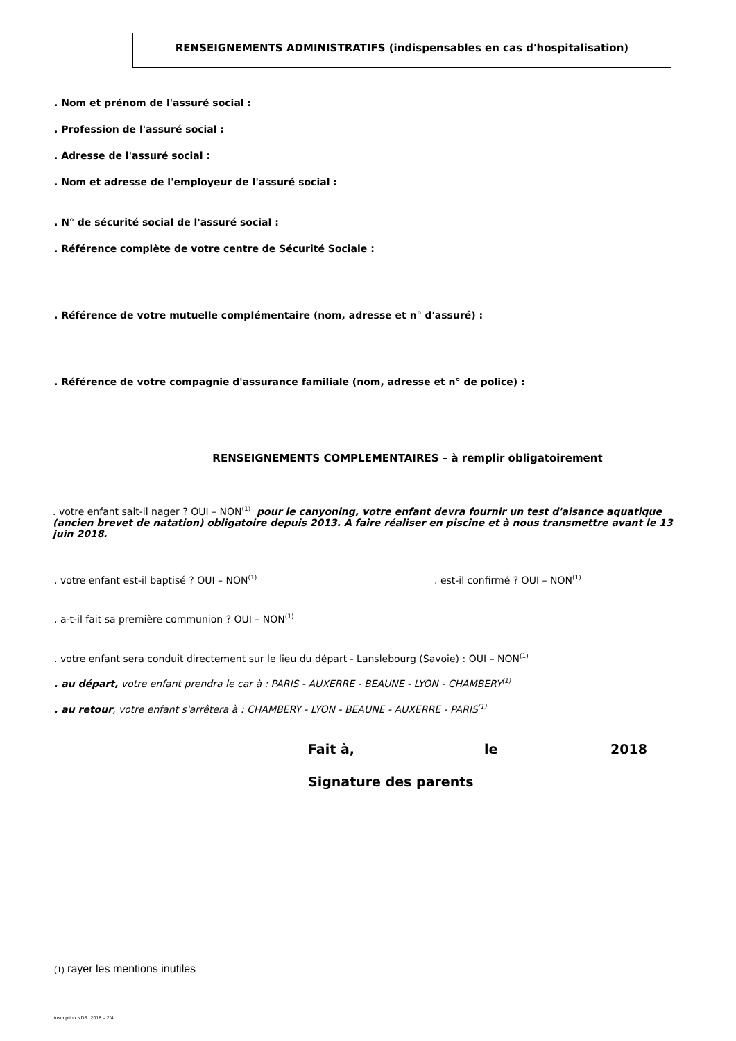RENSEIGNEMENTS ADMINISTRATIFS (indispensables en cas d'hospitalisation)
. Nom et prénom de l'assuré social :
. Profession de l'assuré social :
. Adresse de l'assuré social :
. Nom et adresse de l'employeur de l'assuré social :
. N° de sécurité social de l'assuré social :
. Référence complète de votre centre de Sécurité Sociale :
. Référence de votre mutuelle complémentaire (nom, adresse et n° d'assuré) :
. Référence de votre compagnie d'assurance familiale (nom, adresse et n° de police) :
RENSEIGNEMENTS COMPLEMENTAIRES – à remplir obligatoirement
. votre enfant sait-il nager ? OUI – NON<sup>(1)</sup> pour le canyoning, votre enfant devra fournir un test d'aisance aquatique (ancien brevet de natation) obligatoire depuis 2013. A faire réaliser en piscine et à nous transmettre avant le 13 juin 2018.
. votre enfant est-il baptisé ? OUI – NON<sup>(1)</sup> . est-il confirmé ? OUI – NON<sup>(1)</sup>
. a-t-il fait sa première communion ? OUI – NON<sup>(1)</sup>
. votre enfant sera conduit directement sur le lieu du départ - Lanslebourg (Savoie) : OUI – NON<sup>(1)</sup>
. au départ, votre enfant prendra le car à : PARIS - AUXERRE - BEAUNE - LYON - CHAMBERY<sup>(1)</sup>
. au retour, votre enfant s'arrêtera à : CHAMBERY - LYON - BEAUNE - AUXERRE - PARIS<sup>(1)</sup>
Fait à, le 2018
Signature des parents
(1) rayer les mentions inutiles
inscription NDR. 2018 – 2/4